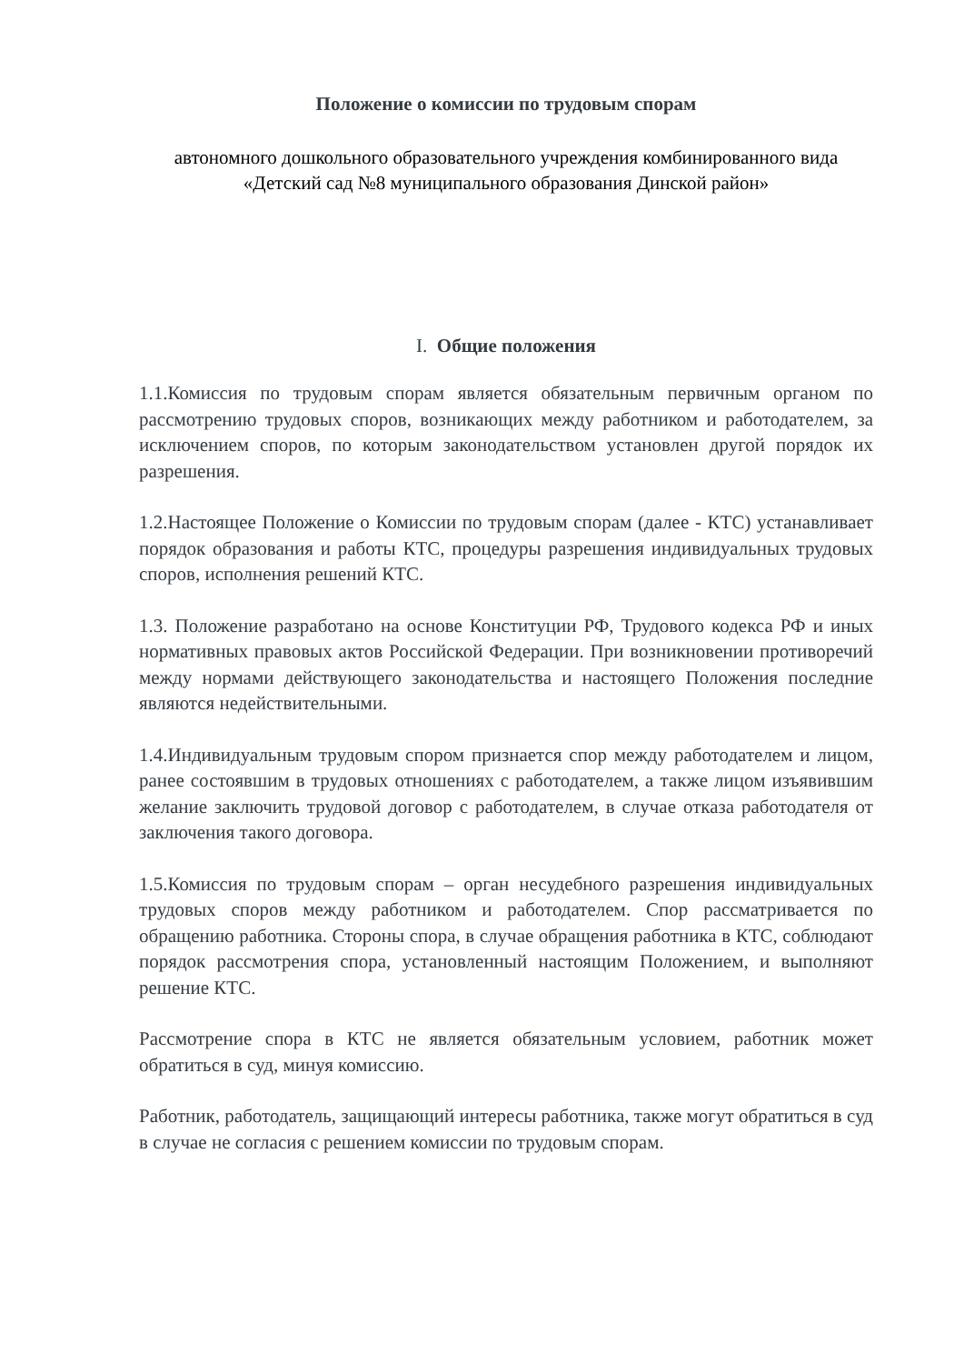Положение о комиссии по трудовым спорам
автономного дошкольного образовательного учреждения комбинированного вида «Детский сад №8 муниципального образования Динской район»
I. Общие положения
1.1.Комиссия по трудовым спорам является обязательным первичным органом по рассмотрению трудовых споров, возникающих между работником и работодателем, за исключением споров, по которым законодательством установлен другой порядок их разрешения.
1.2.Настоящее Положение о Комиссии по трудовым спорам (далее - КТС) устанавливает порядок образования и работы КТС, процедуры разрешения индивидуальных трудовых споров, исполнения решений КТС.
1.3. Положение разработано на основе Конституции РФ, Трудового кодекса РФ и иных нормативных правовых актов Российской Федерации. При возникновении противоречий между нормами действующего законодательства и настоящего Положения последние являются недействительными.
1.4.Индивидуальным трудовым спором признается спор между работодателем и лицом, ранее состоявшим в трудовых отношениях с работодателем, а также лицом изъявившим желание заключить трудовой договор с работодателем, в случае отказа работодателя от заключения такого договора.
1.5.Комиссия по трудовым спорам – орган несудебного разрешения индивидуальных трудовых споров между работником и работодателем. Спор рассматривается по обращению работника. Стороны спора, в случае обращения работника в КТС, соблюдают порядок рассмотрения спора, установленный настоящим Положением, и выполняют решение КТС.
Рассмотрение спора в КТС не является обязательным условием, работник может обратиться в суд, минуя комиссию.
Работник, работодатель, защищающий интересы работника, также могут обратиться в суд в случае не согласия с решением комиссии по трудовым спорам.